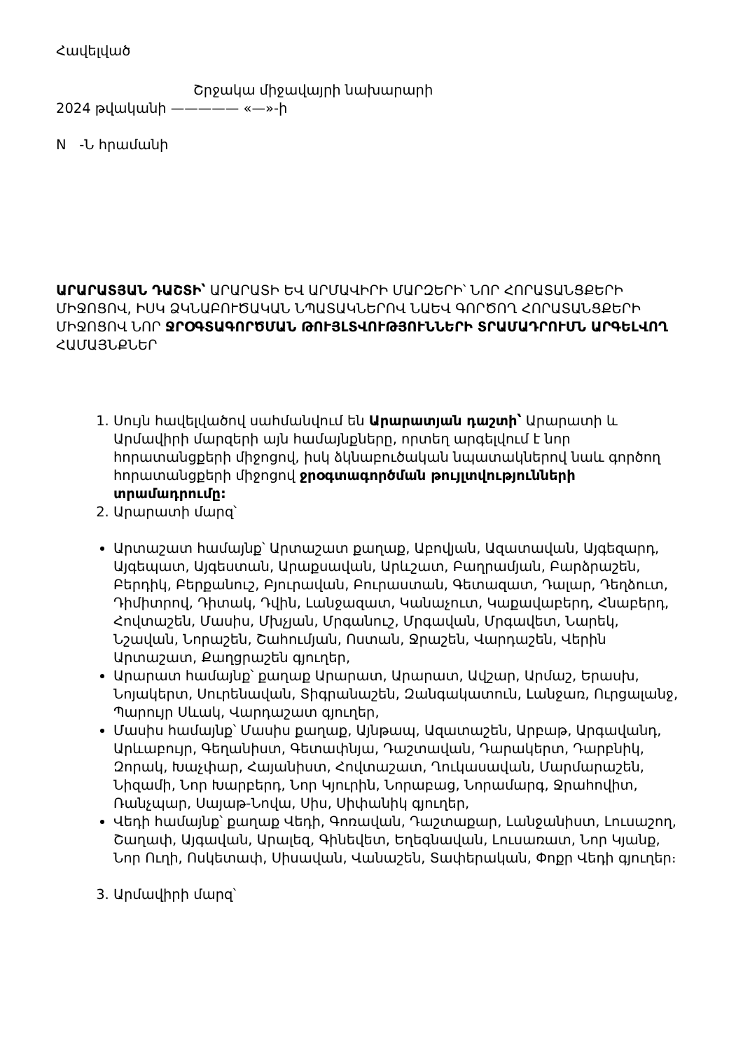Հավելված
Շրջակա միջավայրի նախարարի
2024 թվականի ————— «—»-ի
N -Ն հրամանի
ԱՐԱՐԱՏՅԱՆ ԴԱՇՏԻ՝ ԱՐԱՐԱՏԻ ԵՎ ԱՐՄԱՎԻՐԻ ՄԱՐԶԵՐԻ՝ ՆՈՐ ՀՈՐԱՏԱՆՑՔԵՐԻ ՄԻՋՈՑՈՎ, ԻՍԿ ՁԿՆԱԲՈՒԾԱԿԱՆ ՆՊԱՏԱԿՆԵՐՈՎ ՆԱԵՎ ԳՈՐԾՈՂ ՀՈՐԱՏԱՆՑՔԵՐԻ ՄԻՋՈՑՈՎ ՆՈՐ ՋՐՕԳՏԱԳՈՐԾՄԱՆ ԹՈՒՅԼՏՎՈՒԹՅՈՒՆՆԵՐԻ ՏՐԱՄԱԴՐՈՒՄՆ ԱՐԳԵԼՎՈՂ ՀԱՄԱՅՆՔՆԵՐ
1. Սույն հավելվածով սահմանվում են Արարատյան դաշտի՝ Արարատի և Արմավիրի մարզերի այն համայնքները, որտեղ արգելվում է նոր հորատանցքերի միջոցով, իսկ ձկնաբուծական նպատակներով նաև գործող հորատանցքերի միջոցով ջրօգտագործման թույլտվությունների տրամադրումը:
2. Արարատի մարզ՝
Արտաշատ համայնք՝ Արտաշատ քաղաք, Աբովյան, Ազատավան, Այգեզարդ, Այգեպատ, Այգեստան, Արաքսավան, Արևշատ, Բաղրամյան, Բարձրաշեն, Բերդիկ, Բերքանուշ, Բյուրավան, Բուրաստան, Գետազատ, Դալար, Դեղձուտ, Դիմիտրով, Դիտակ, Դվին, Լանջազատ, Կանաչուտ, Կաքավաբերդ, Հնաբերդ, Հովտաշեն, Մասիս, Մխչյան, Մրգանուշ, Մրգավան, Մրգավետ, Նարեկ, Նշավան, Նորաշեն, Շահումյան, Ոստան, Ջրաշեն, Վարդաշեն, Վերին Արտաշատ, Քաղցրաշեն գյուղեր,
Արարատ համայնք՝ քաղաք Արարատ, Արարատ, Ավշար, Արմաշ, Երասխ, Նոյակերտ, Սուրենավան, Տիգրանաշեն, Զանգակատուն, Լանջառ, Ուրցալանջ, Պարույր Սևակ, Վարդաշատ գյուղեր,
Մասիս համայնք՝ Մասիս քաղաք, Այնթապ, Ազատաշեն, Արբաթ, Արգավանդ, Արևաբույր, Գեղանիստ, Գետափնյա, Դաշտավան, Դարակերտ, Դարբնիկ, Զորակ, Խաչփար, Հայանիստ, Հովտաշատ, Ղուկասավան, Մարմարաշեն, Նիզամի, Նոր Խարբերդ, Նոր Կյուրին, Նորաբաց, Նորամարգ, Ջրահովիտ, Ռանչպար, Սայաթ-Նովա, Սիս, Սիփանիկ գյուղեր,
Վեդի համայնք՝ քաղաք Վեդի, Գոռավան, Դաշտաքար, Լանջանիստ, Լուսաշող, Շաղափ, Այգավան, Արալեզ, Գինեվետ, Եղեգնավան, Լուսառատ, Նոր Կյանք, Նոր Ուղի, Ոսկետափ, Սիսավան, Վանաշեն, Տափերական, Փոքր Վեդի գյուղեր։
3. Արմավիրի մարզ՝